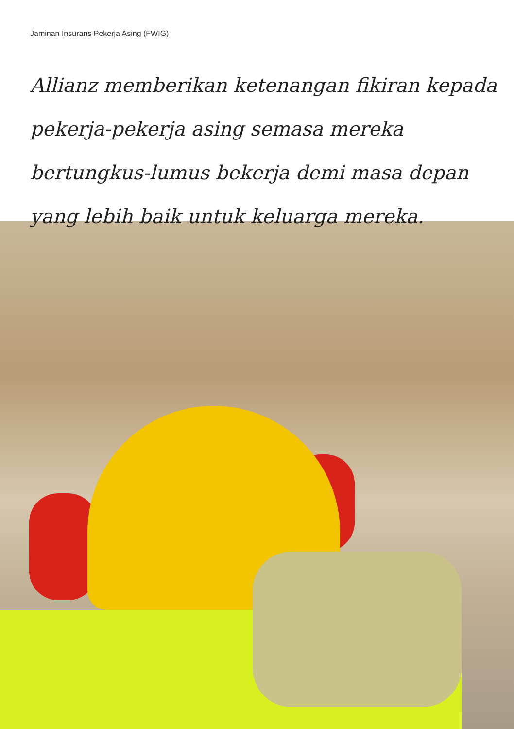Jaminan Insurans Pekerja Asing (FWIG)
Allianz memberikan ketenangan fikiran kepada pekerja-pekerja asing semasa mereka bertungkus-lumus bekerja demi masa depan yang lebih baik untuk keluarga mereka.